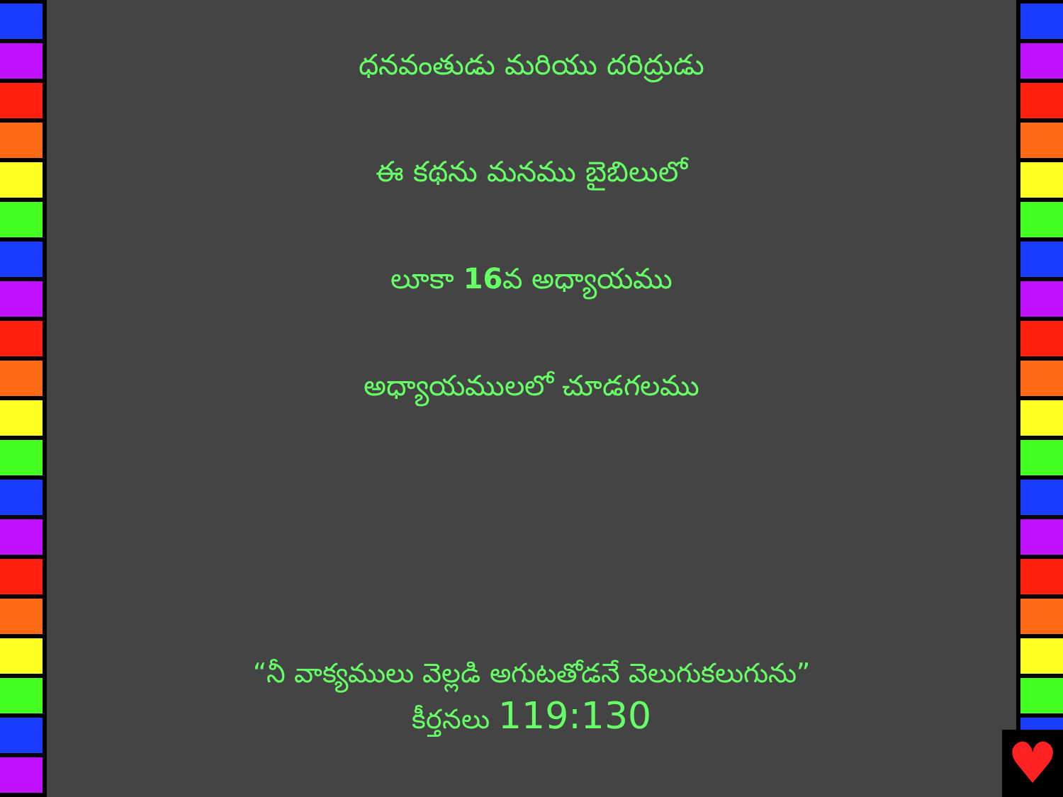ధనవంతుడు మరియు దరిద్రుడు
ఈ కథను మనము బైబిలులో
లూకా 16వ అధ్యాయము
అధ్యాయములలో చూడగలము
“నీ వాక్యములు వెల్లడి అగుటతోడనే వెలుగుకలుగును”
కీర్తనలు 119:130
♥